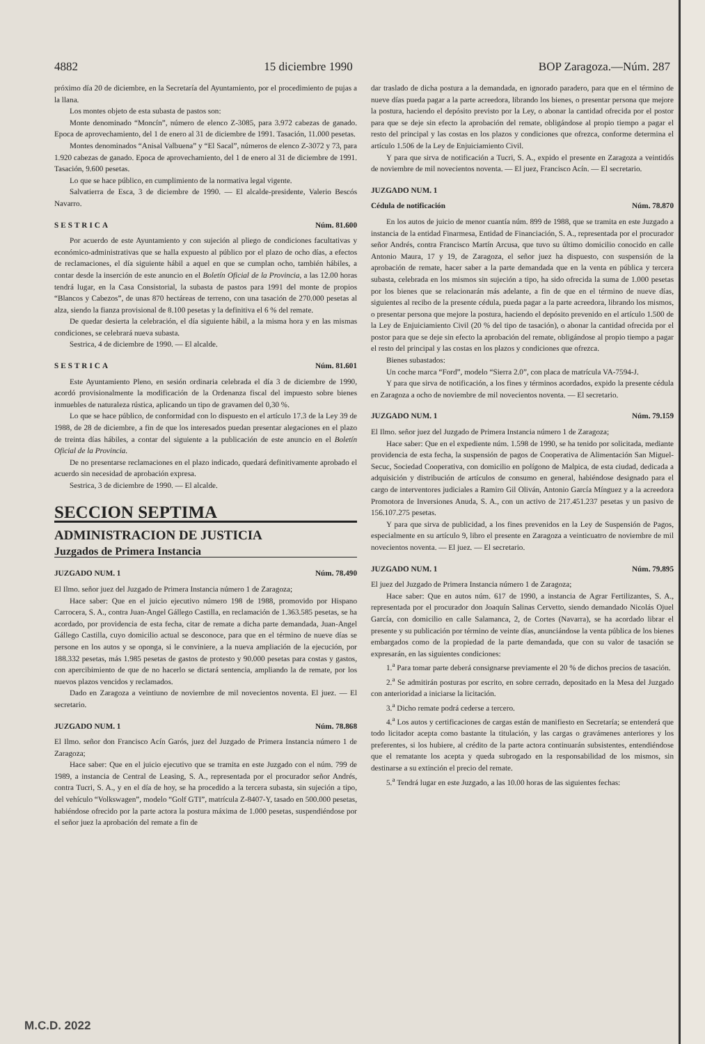4882 15 diciembre 1990 BOP Zaragoza.—Núm. 287
próximo día 20 de diciembre, en la Secretaría del Ayuntamiento, por el procedimiento de pujas a la llana.
Los montes objeto de esta subasta de pastos son:
Monte denominado “Moncín”, número de elenco Z-3085, para 3.972 cabezas de ganado. Epoca de aprovechamiento, del 1 de enero al 31 de diciembre de 1991. Tasación, 11.000 pesetas.
Montes denominados “Anisal Valbuena” y “El Sacal”, números de elenco Z-3072 y 73, para 1.920 cabezas de ganado. Epoca de aprovechamiento, del 1 de enero al 31 de diciembre de 1991. Tasación, 9.600 pesetas.
Lo que se hace público, en cumplimiento de la normativa legal vigente.
Salvatierra de Esca, 3 de diciembre de 1990. — El alcalde-presidente, Valerio Bescós Navarro.
SESTRICA Núm. 81.600
Por acuerdo de este Ayuntamiento y con sujeción al pliego de condiciones facultativas y económico-administrativas que se halla expuesto al público por el plazo de ocho días, a efectos de reclamaciones, el día siguiente hábil a aquel en que se cumplan ocho, también hábiles, a contar desde la inserción de este anuncio en el Boletín Oficial de la Provincia, a las 12.00 horas tendrá lugar, en la Casa Consistorial, la subasta de pastos para 1991 del monte de propios “Blancos y Cabezos”, de unas 870 hectáreas de terreno, con una tasación de 270.000 pesetas al alza, siendo la fianza provisional de 8.100 pesetas y la definitiva el 6 % del remate.
De quedar desierta la celebración, el día siguiente hábil, a la misma hora y en las mismas condiciones, se celebrará nueva subasta.
Sestrica, 4 de diciembre de 1990. — El alcalde.
SESTRICA Núm. 81.601
Este Ayuntamiento Pleno, en sesión ordinaria celebrada el día 3 de diciembre de 1990, acordó provisionalmente la modificación de la Ordenanza fiscal del impuesto sobre bienes inmuebles de naturaleza rústica, aplicando un tipo de gravamen del 0,30 %.
Lo que se hace público, de conformidad con lo dispuesto en el artículo 17.3 de la Ley 39 de 1988, de 28 de diciembre, a fin de que los interesados puedan presentar alegaciones en el plazo de treinta días hábiles, a contar del siguiente a la publicación de este anuncio en el Boletín Oficial de la Provincia.
De no presentarse reclamaciones en el plazo indicado, quedará definitivamente aprobado el acuerdo sin necesidad de aprobación expresa.
Sestrica, 3 de diciembre de 1990. — El alcalde.
SECCION SEPTIMA
ADMINISTRACION DE JUSTICIA
Juzgados de Primera Instancia
JUZGADO NUM. 1 Núm. 78.490
El Ilmo. señor juez del Juzgado de Primera Instancia número 1 de Zaragoza;
Hace saber: Que en el juicio ejecutivo número 198 de 1988, promovido por Hispano Carrocera, S. A., contra Juan-Angel Gállego Castilla, en reclamación de 1.363.585 pesetas, se ha acordado, por providencia de esta fecha, citar de remate a dicha parte demandada, Juan-Angel Gállego Castilla, cuyo domicilio actual se desconoce, para que en el término de nueve días se persone en los autos y se oponga, si le conviniere, a la nueva ampliación de la ejecución, por 188.332 pesetas, más 1.985 pesetas de gastos de protesto y 90.000 pesetas para costas y gastos, con apercibimiento de que de no hacerlo se dictará sentencia, ampliando la de remate, por los nuevos plazos vencidos y reclamados.
Dado en Zaragoza a veintiuno de noviembre de mil novecientos noventa. El juez. — El secretario.
JUZGADO NUM. 1 Núm. 78.868
El Ilmo. señor don Francisco Acín Garós, juez del Juzgado de Primera Instancia número 1 de Zaragoza;
Hace saber: Que en el juicio ejecutivo que se tramita en este Juzgado con el núm. 799 de 1989, a instancia de Central de Leasing, S. A., representada por el procurador señor Andrés, contra Tucri, S. A., y en el día de hoy, se ha procedido a la tercera subasta, sin sujeción a tipo, del vehículo “Volkswagen”, modelo “Golf GTI”, matrícula Z-8407-Y, tasado en 500.000 pesetas, habiéndose ofrecido por la parte actora la postura máxima de 1.000 pesetas, suspendiéndose por el señor juez la aprobación del remate a fin de
dar traslado de dicha postura a la demandada, en ignorado paradero, para que en el término de nueve días pueda pagar a la parte acreedora, librando los bienes, o presentar persona que mejore la postura, haciendo el depósito previsto por la Ley, o abonar la cantidad ofrecida por el postor para que se deje sin efecto la aprobación del remate, obligándose al propio tiempo a pagar el resto del principal y las costas en los plazos y condiciones que ofrezca, conforme determina el artículo 1.506 de la Ley de Enjuiciamiento Civil.
Y para que sirva de notificación a Tucri, S. A., expido el presente en Zaragoza a veintidós de noviembre de mil novecientos noventa. — El juez, Francisco Acín. — El secretario.
JUZGADO NUM. 1
Cédula de notificación Núm. 78.870
En los autos de juicio de menor cuantía núm. 899 de 1988, que se tramita en este Juzgado a instancia de la entidad Finarmesa, Entidad de Financiación, S. A., representada por el procurador señor Andrés, contra Francisco Martín Arcusa, que tuvo su último domicilio conocido en calle Antonio Maura, 17 y 19, de Zaragoza, el señor juez ha dispuesto, con suspensión de la aprobación de remate, hacer saber a la parte demandada que en la venta en pública y tercera subasta, celebrada en los mismos sin sujeción a tipo, ha sido ofrecida la suma de 1.000 pesetas por los bienes que se relacionarán más adelante, a fin de que en el término de nueve días, siguientes al recibo de la presente cédula, pueda pagar a la parte acreedora, librando los mismos, o presentar persona que mejore la postura, haciendo el depósito prevenido en el artículo 1.500 de la Ley de Enjuiciamiento Civil (20 % del tipo de tasación), o abonar la cantidad ofrecida por el postor para que se deje sin efecto la aprobación del remate, obligándose al propio tiempo a pagar el resto del principal y las costas en los plazos y condiciones que ofrezca.
Bienes subastados:
Un coche marca “Ford”, modelo “Sierra 2.0”, con placa de matrícula VA-7594-J.
Y para que sirva de notificación, a los fines y términos acordados, expido la presente cédula en Zaragoza a ocho de noviembre de mil novecientos noventa. — El secretario.
JUZGADO NUM. 1 Núm. 79.159
El Ilmo. señor juez del Juzgado de Primera Instancia número 1 de Zaragoza;
Hace saber: Que en el expediente núm. 1.598 de 1990, se ha tenido por solicitada, mediante providencia de esta fecha, la suspensión de pagos de Cooperativa de Alimentación San Miguel-Secuc, Sociedad Cooperativa, con domicilio en polígono de Malpica, de esta ciudad, dedicada a adquisición y distribución de artículos de consumo en general, habiéndose designado para el cargo de interventores judiciales a Ramiro Gil Oliván, Antonio García Mínguez y a la acreedora Promotora de Inversiones Anuda, S. A., con un activo de 217.451.237 pesetas y un pasivo de 156.107.275 pesetas.
Y para que sirva de publicidad, a los fines prevenidos en la Ley de Suspensión de Pagos, especialmente en su artículo 9, libro el presente en Zaragoza a veinticuatro de noviembre de mil novecientos noventa. — El juez. — El secretario.
JUZGADO NUM. 1 Núm. 79.895
El juez del Juzgado de Primera Instancia número 1 de Zaragoza;
Hace saber: Que en autos núm. 617 de 1990, a instancia de Agrar Fertilizantes, S. A., representada por el procurador don Joaquín Salinas Cervetto, siendo demandado Nicolás Ojuel García, con domicilio en calle Salamanca, 2, de Cortes (Navarra), se ha acordado librar el presente y su publicación por término de veinte días, anunciándose la venta pública de los bienes embargados como de la propiedad de la parte demandada, que con su valor de tasación se expresarán, en las siguientes condiciones:
1.<sup>a</sup> Para tomar parte deberá consignarse previamente el 20 % de dichos precios de tasación.
2.<sup>a</sup> Se admitirán posturas por escrito, en sobre cerrado, depositado en la Mesa del Juzgado con anterioridad a iniciarse la licitación.
3.<sup>a</sup> Dicho remate podrá cederse a tercero.
4.<sup>a</sup> Los autos y certificaciones de cargas están de manifiesto en Secretaría; se entenderá que todo licitador acepta como bastante la titulación, y las cargas o gravámenes anteriores y los preferentes, si los hubiere, al crédito de la parte actora continuarán subsistentes, entendiéndose que el rematante los acepta y queda subrogado en la responsabilidad de los mismos, sin destinarse a su extinción el precio del remate.
5.<sup>a</sup> Tendrá lugar en este Juzgado, a las 10.00 horas de las siguientes fechas:
M.C.D. 2022